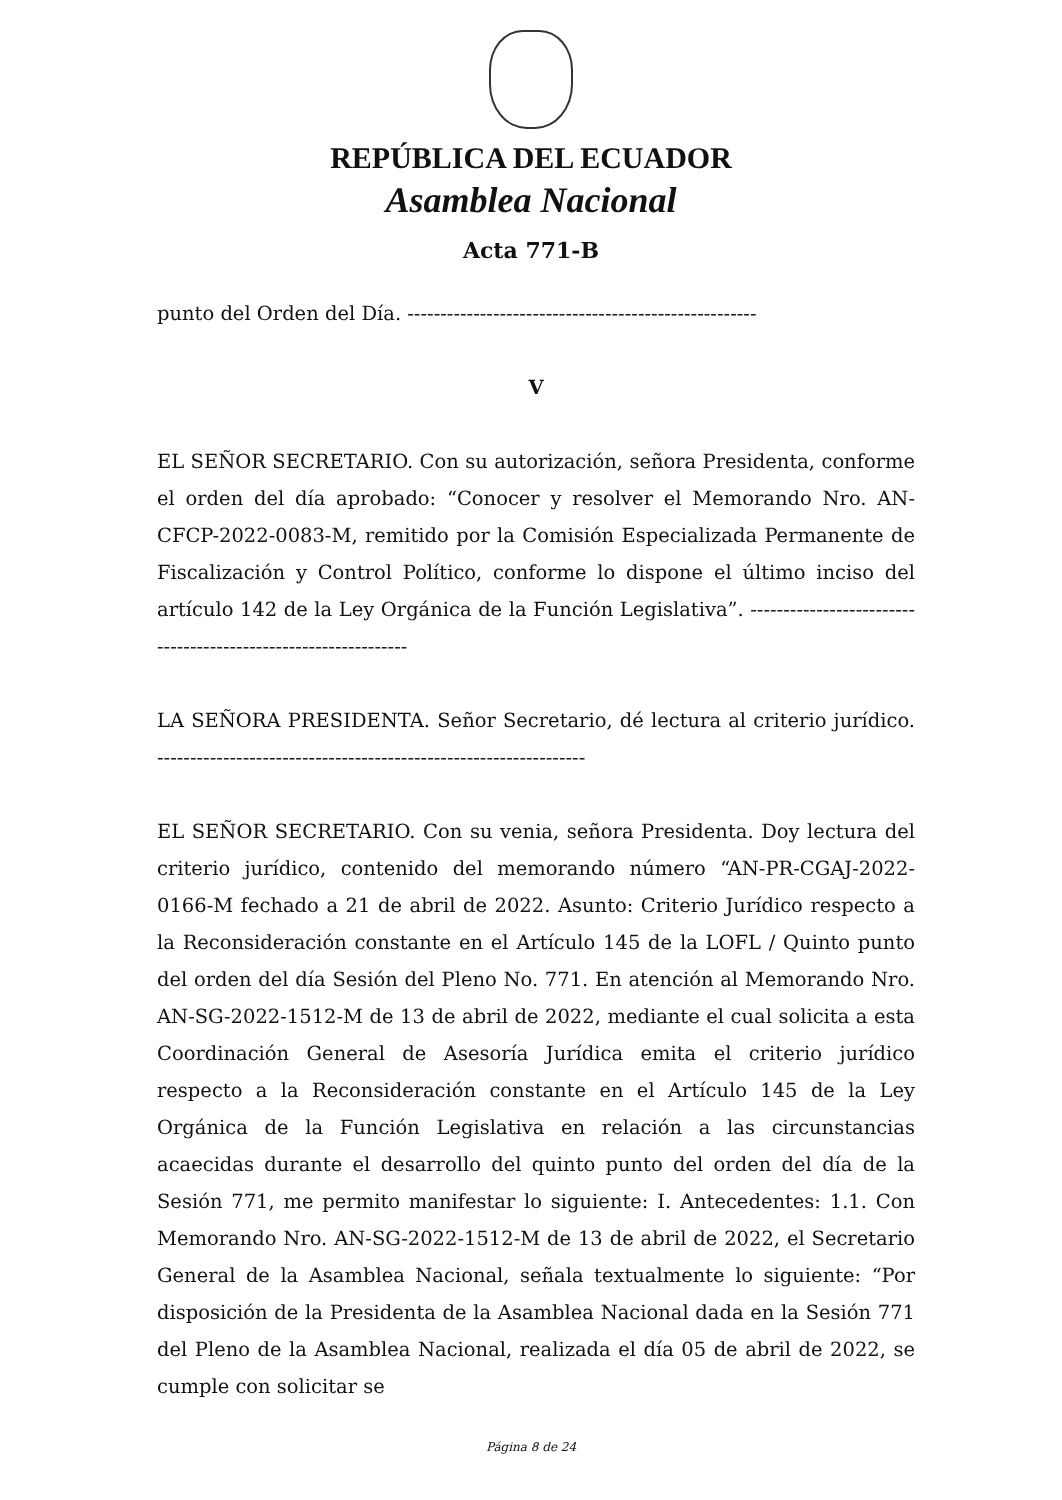REPÚBLICA DEL ECUADOR
Asamblea Nacional
Acta 771-B
punto del Orden del Día. -----------------------------------------------------
V
EL SEÑOR SECRETARIO. Con su autorización, señora Presidenta, conforme el orden del día aprobado: “Conocer y resolver el Memorando Nro. AN-CFCP-2022-0083-M, remitido por la Comisión Especializada Permanente de Fiscalización y Control Político, conforme lo dispone el último inciso del artículo 142 de la Ley Orgánica de la Función Legislativa”. ---------------------------------------------------------------
LA SEÑORA PRESIDENTA. Señor Secretario, dé lectura al criterio jurídico. -----------------------------------------------------------------
EL SEÑOR SECRETARIO. Con su venia, señora Presidenta. Doy lectura del criterio jurídico, contenido del memorando número “AN-PR-CGAJ-2022-0166-M fechado a 21 de abril de 2022. Asunto: Criterio Jurídico respecto a la Reconsideración constante en el Artículo 145 de la LOFL / Quinto punto del orden del día Sesión del Pleno No. 771. En atención al Memorando Nro. AN-SG-2022-1512-M de 13 de abril de 2022, mediante el cual solicita a esta Coordinación General de Asesoría Jurídica emita el criterio jurídico respecto a la Reconsideración constante en el Artículo 145 de la Ley Orgánica de la Función Legislativa en relación a las circunstancias acaecidas durante el desarrollo del quinto punto del orden del día de la Sesión 771, me permito manifestar lo siguiente: I. Antecedentes: 1.1. Con Memorando Nro. AN-SG-2022-1512-M de 13 de abril de 2022, el Secretario General de la Asamblea Nacional, señala textualmente lo siguiente: “Por disposición de la Presidenta de la Asamblea Nacional dada en la Sesión 771 del Pleno de la Asamblea Nacional, realizada el día 05 de abril de 2022, se cumple con solicitar se
Página 8 de 24